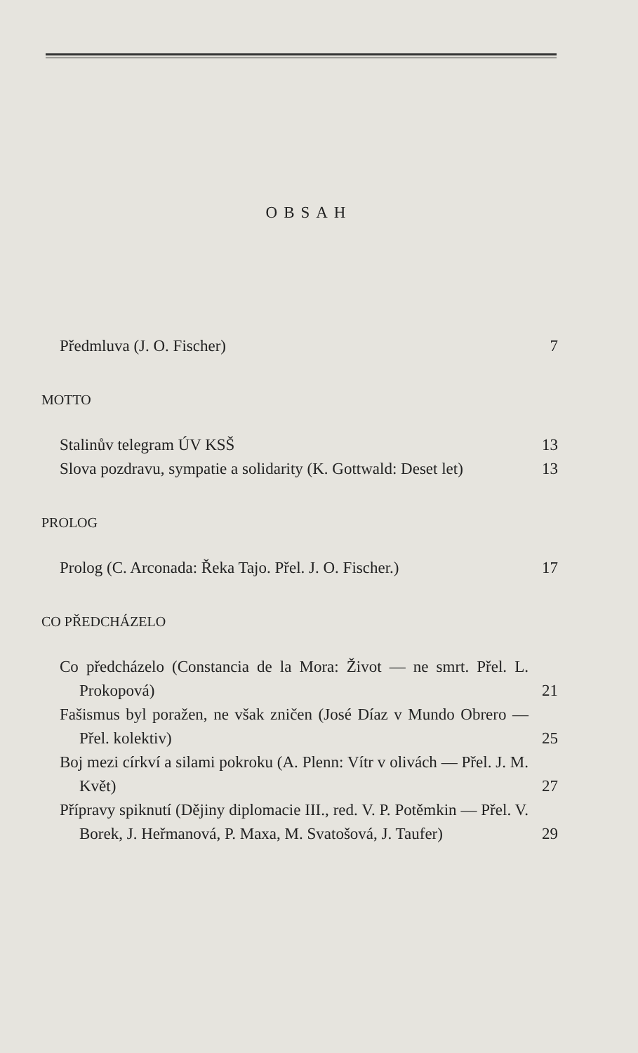OBSAH
Předmluva (J. O. Fischer) 7
MOTTO
Stalinův telegram ÚV KSŠ 13
Slova pozdravu, sympatie a solidarity (K. Gottwald: Deset let) 13
PROLOG
Prolog (C. Arconada: Řeka Tajo. Přel. J. O. Fischer.) 17
CO PŘEDCHÁZELO
Co předcházelo (Constancia de la Mora: Život — ne smrt. Přel. L. Prokopová) 21
Fašismus byl poražen, ne však zničen (José Díaz v Mundo Obrero — Přel. kolektiv) 25
Boj mezi církví a silami pokroku (A. Plenn: Vítr v olivách — Přel. J. M. Květ) 27
Přípravy spiknutí (Dějiny diplomacie III., red. V. P. Potěmkin — Přel. V. Borek, J. Heřmanová, P. Maxa, M. Svatošová, J. Taufer) 29